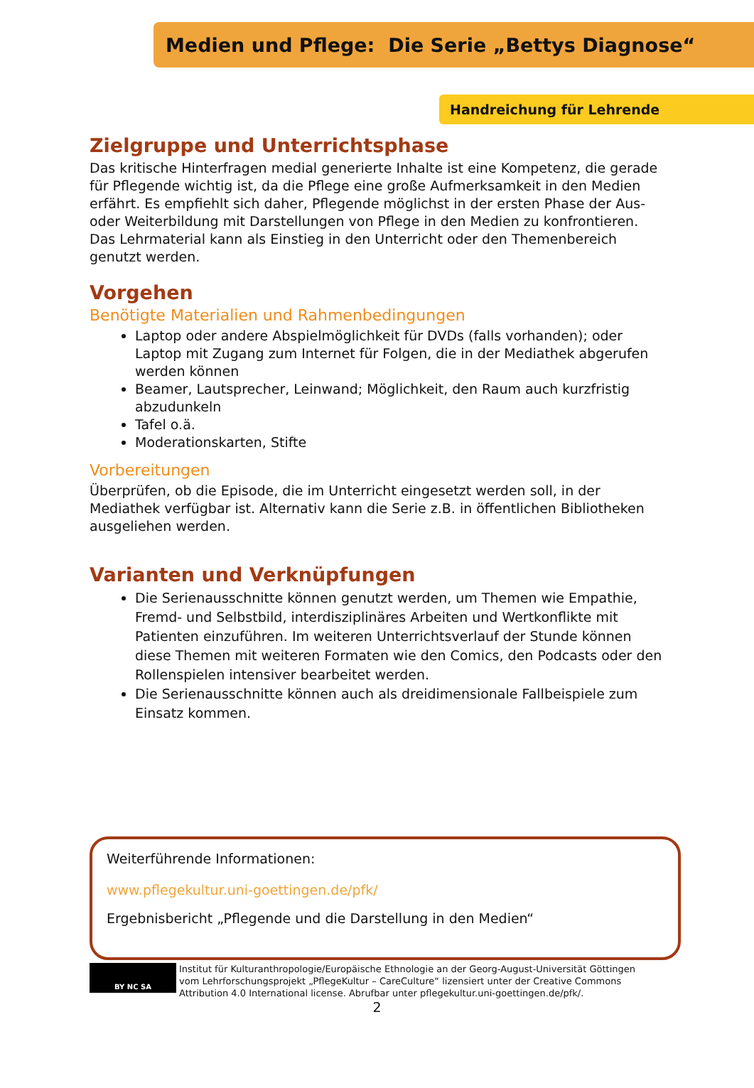Medien und Pflege: Die Serie „Bettys Diagnose“
Handreichung für Lehrende
Zielgruppe und Unterrichtsphase
Das kritische Hinterfragen medial generierte Inhalte ist eine Kompetenz, die gerade für Pflegende wichtig ist, da die Pflege eine große Aufmerksamkeit in den Medien erfährt. Es empfiehlt sich daher, Pflegende möglichst in der ersten Phase der Aus- oder Weiterbildung mit Darstellungen von Pflege in den Medien zu konfrontieren. Das Lehrmaterial kann als Einstieg in den Unterricht oder den Themenbereich genutzt werden.
Vorgehen
Benötigte Materialien und Rahmenbedingungen
Laptop oder andere Abspielmöglichkeit für DVDs (falls vorhanden); oder Laptop mit Zugang zum Internet für Folgen, die in der Mediathek abgerufen werden können
Beamer, Lautsprecher, Leinwand; Möglichkeit, den Raum auch kurzfristig abzudunkeln
Tafel o.ä.
Moderationskarten, Stifte
Vorbereitungen
Überprüfen, ob die Episode, die im Unterricht eingesetzt werden soll, in der Mediathek verfügbar ist. Alternativ kann die Serie z.B. in öffentlichen Bibliotheken ausgeliehen werden.
Varianten und Verknüpfungen
Die Serienausschnitte können genutzt werden, um Themen wie Empathie, Fremd- und Selbstbild, interdisziplinäres Arbeiten und Wertkonflikte mit Patienten einzuführen. Im weiteren Unterrichtsverlauf der Stunde können diese Themen mit weiteren Formaten wie den Comics, den Podcasts oder den Rollenspielen intensiver bearbeitet werden.
Die Serienausschnitte können auch als dreidimensionale Fallbeispiele zum Einsatz kommen.
Weiterführende Informationen:
www.pflegekultur.uni-goettingen.de/pfk/
Ergebnisbericht „Pflegende und die Darstellung in den Medien“
BY NC SA
Institut für Kulturanthropologie/Europäische Ethnologie an der Georg-August-Universität Göttingen vom Lehrforschungsprojekt „PflegeKultur – CareCulture“ lizensiert unter der Creative Commons Attribution 4.0 International license. Abrufbar unter pflegekultur.uni-goettingen.de/pfk/.
2